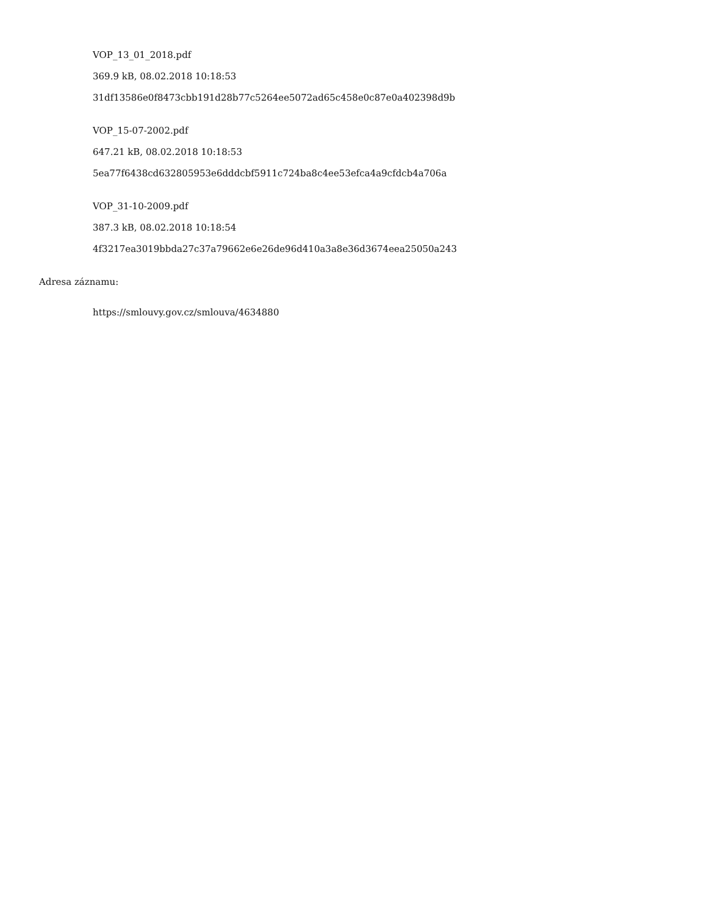VOP_13_01_2018.pdf
369.9 kB, 08.02.2018 10:18:53
31df13586e0f8473cbb191d28b77c5264ee5072ad65c458e0c87e0a402398d9b
VOP_15-07-2002.pdf
647.21 kB, 08.02.2018 10:18:53
5ea77f6438cd632805953e6dddcbf5911c724ba8c4ee53efca4a9cfdcb4a706a
VOP_31-10-2009.pdf
387.3 kB, 08.02.2018 10:18:54
4f3217ea3019bbda27c37a79662e6e26de96d410a3a8e36d3674eea25050a243
Adresa záznamu:
https://smlouvy.gov.cz/smlouva/4634880